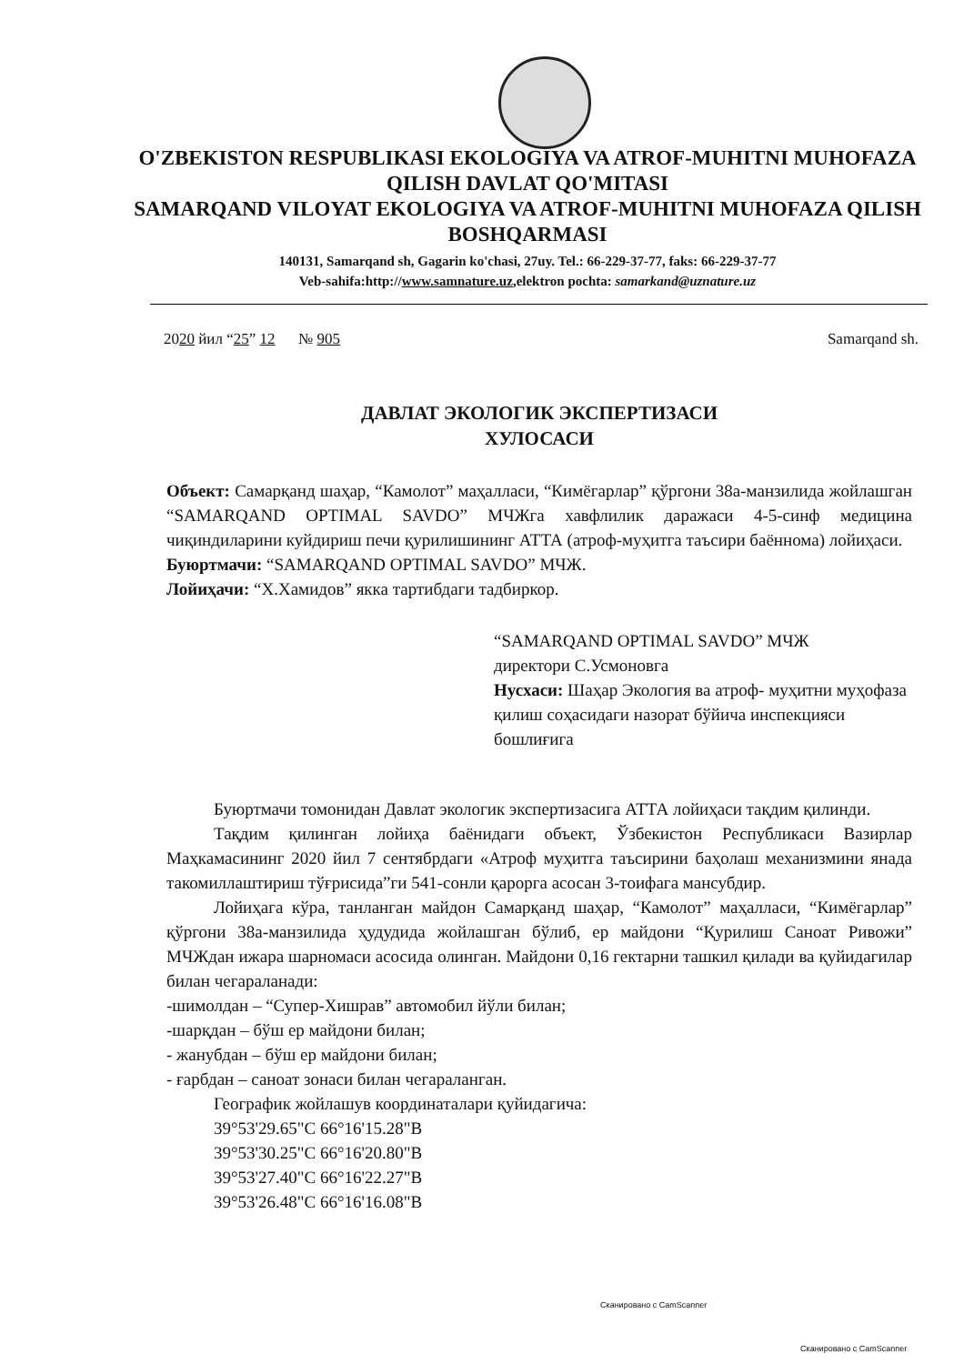O'ZBEKISTON RESPUBLIKASI EKOLOGIYA VA ATROF-MUHITNI MUHOFAZA QILISH DAVLAT QO'MITASI
SAMARQAND VILOYAT EKOLOGIYA VA ATROF-MUHITNI MUHOFAZA QILISH BOSHQARMASI
140131, Samarqand sh, Gagarin ko'chasi, 27uy. Tel.: 66-229-37-77, faks: 66-229-37-77
Veb-sahifa:http://www.samnature.uz,elektron pochta: samarkand@uznature.uz
2020 йил “25” 12 № 905 Samarqand sh.
ДАВЛАТ ЭКОЛОГИК ЭКСПЕРТИЗАСИ
ХУЛОСАСИ
Объект: Самарқанд шаҳар, “Камолот” маҳалласи, “Кимёгарлар” қўргони 38а-манзилида жойлашган “SAMARQAND OPTIMAL SAVDO” МЧЖга хавфлилик даражаси 4-5-синф медицина чиқиндиларини куйдириш печи қурилишининг АТТА (атроф-муҳитга таъсири баённома) лойиҳаси.
Буюртмачи: “SAMARQAND OPTIMAL SAVDO” МЧЖ.
Лойиҳачи: “Х.Хамидов” якка тартибдаги тадбиркор.
“SAMARQAND OPTIMAL SAVDO” МЧЖ
директори С.Усмоновга
Нусхаси: Шаҳар Экология ва атроф- муҳитни муҳофаза қилиш соҳасидаги назорат бўйича инспекцияси бошлиғига
Буюртмачи томонидан Давлат экологик экспертизасига АТТА лойиҳаси тақдим қилинди.
Тақдим қилинган лойиҳа баёнидаги объект, Ўзбекистон Республикаси Вазирлар Маҳкамасининг 2020 йил 7 сентябрдаги «Атроф муҳитга таъсирини баҳолаш механизмини янада такомиллаштириш тўғрисида”ги 541-сонли қарорга асосан 3-тоифага мансубдир.
Лойиҳага кўра, танланган майдон Самарқанд шаҳар, “Камолот” маҳалласи, “Кимёгарлар” қўргони 38а-манзилида ҳудудида жойлашган бўлиб, ер майдони “Қурилиш Саноат Ривожи” МЧЖдан ижара шарномаси асосида олинган. Майдони 0,16 гектарни ташкил қилади ва қуйидагилар билан чегараланади:
-шимолдан – “Супер-Хишрав” автомобил йўли билан;
-шарқдан – бўш ер майдони билан;
- жанубдан – бўш ер майдони билан;
- ғарбдан – саноат зонаси билан чегараланган.
Географик жойлашув координаталари қуйидагича:
39°53'29.65"С 66°16'15.28"В
39°53'30.25"С 66°16'20.80"В
39°53'27.40"С 66°16'22.27"В
39°53'26.48"С 66°16'16.08"В
Сканировано с CamScanner
Сканировано с CamScanner